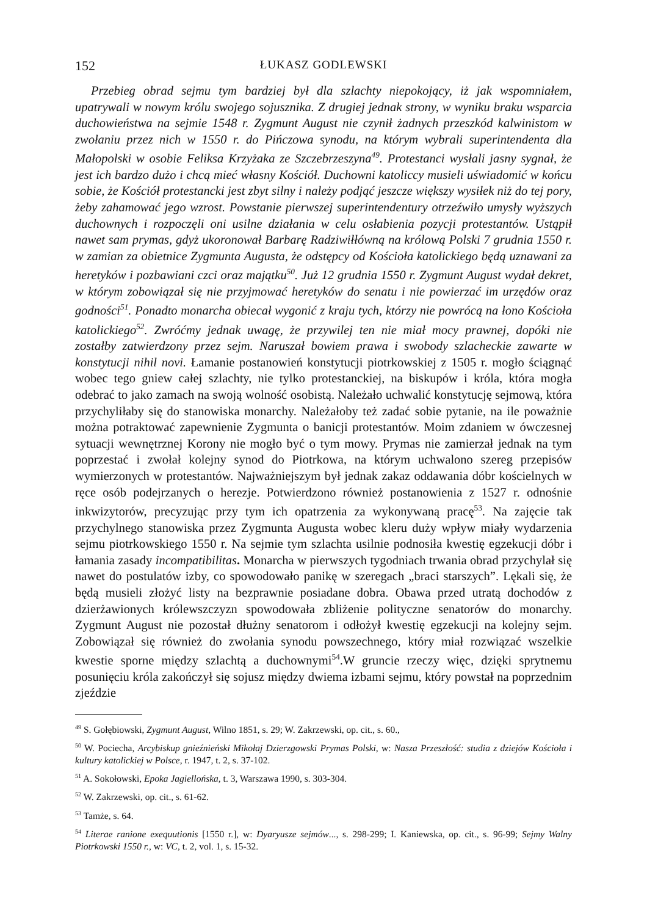152 ŁUKASZ GODLEWSKI
Przebieg obrad sejmu tym bardziej był dla szlachty niepokojący, iż jak wspomniałem, upatrywali w nowym królu swojego sojusznika. Z drugiej jednak strony, w wyniku braku wsparcia duchowieństwa na sejmie 1548 r. Zygmunt August nie czynił żadnych przeszkód kalwinistom w zwołaniu przez nich w 1550 r. do Pińczowa synodu, na którym wybrali superintendenta dla Małopolski w osobie Feliksa Krzyżaka ze Szczebrzeszyna<sup>49</sup>. Protestanci wysłali jasny sygnał, że jest ich bardzo dużo i chcą mieć własny Kościół. Duchowni katoliccy musieli uświadomić w końcu sobie, że Kościół protestancki jest zbyt silny i należy podjąć jeszcze większy wysiłek niż do tej pory, żeby zahamować jego wzrost. Powstanie pierwszej superintendentury otrzeźwiło umysły wyższych duchownych i rozpoczęli oni usilne działania w celu osłabienia pozycji protestantów. Ustąpił nawet sam prymas, gdyż ukoronował Barbarę Radziwiłłówną na królową Polski 7 grudnia 1550 r. w zamian za obietnice Zygmunta Augusta, że odstępcy od Kościoła katolickiego będą uznawani za heretyków i pozbawiani czci oraz majątku<sup>50</sup>. Już 12 grudnia 1550 r. Zygmunt August wydał dekret, w którym zobowiązał się nie przyjmować heretyków do senatu i nie powierzać im urzędów oraz godności<sup>51</sup>. Ponadto monarcha obiecał wygonić z kraju tych, którzy nie powrócą na łono Kościoła katolickiego<sup>52</sup>. Zwróćmy jednak uwagę, że przywilej ten nie miał mocy prawnej, dopóki nie zostałby zatwierdzony przez sejm. Naruszał bowiem prawa i swobody szlacheckie zawarte w konstytucji nihil novi. Łamanie postanowień konstytucji piotrkowskiej z 1505 r. mogło ściągnąć wobec tego gniew całej szlachty, nie tylko protestanckiej, na biskupów i króla, która mogła odebrać to jako zamach na swoją wolność osobistą. Należało uchwalić konstytucję sejmową, która przychyliłaby się do stanowiska monarchy. Należałoby też zadać sobie pytanie, na ile poważnie można potraktować zapewnienie Zygmunta o banicji protestantów. Moim zdaniem w ówczesnej sytuacji wewnętrznej Korony nie mogło być o tym mowy. Prymas nie zamierzał jednak na tym poprzestać i zwołał kolejny synod do Piotrkowa, na którym uchwalono szereg przepisów wymierzonych w protestantów. Najważniejszym był jednak zakaz oddawania dóbr kościelnych w ręce osób podejrzanych o herezje. Potwierdzono również postanowienia z 1527 r. odnośnie inkwizytorów, precyzując przy tym ich opatrzenia za wykonywaną pracę<sup>53</sup>. Na zajęcie tak przychylnego stanowiska przez Zygmunta Augusta wobec kleru duży wpływ miały wydarzenia sejmu piotrkowskiego 1550 r. Na sejmie tym szlachta usilnie podnosiła kwestię egzekucji dóbr i łamania zasady incompatibilitas. Monarcha w pierwszych tygodniach trwania obrad przychylał się nawet do postulatów izby, co spowodowało panikę w szeregach „braci starszych”. Lękali się, że będą musieli złożyć listy na bezprawnie posiadane dobra. Obawa przed utratą dochodów z dzierżawionych królewszczyzn spowodowała zbliżenie polityczne senatorów do monarchy. Zygmunt August nie pozostał dłużny senatorom i odłożył kwestię egzekucji na kolejny sejm. Zobowiązał się również do zwołania synodu powszechnego, który miał rozwiązać wszelkie kwestie sporne między szlachtą a duchownymi<sup>54</sup>.W gruncie rzeczy więc, dzięki sprytnemu posunięciu króla zakończył się sojusz między dwiema izbami sejmu, który powstał na poprzednim zjeździe
<sup>49</sup> S. Gołębiowski, Zygmunt August, Wilno 1851, s. 29; W. Zakrzewski, op. cit., s. 60.,
<sup>50</sup> W. Pociecha, Arcybiskup gnieźnieński Mikołaj Dzierzgowski Prymas Polski, w: Nasza Przeszłość: studia z dziejów Kościoła i kultury katolickiej w Polsce, r. 1947, t. 2, s. 37-102.
<sup>51</sup> A. Sokołowski, Epoka Jagiellońska, t. 3, Warszawa 1990, s. 303-304.
<sup>52</sup> W. Zakrzewski, op. cit., s. 61-62.
<sup>53</sup> Tamże, s. 64.
<sup>54</sup> Literae ranione exequutionis [1550 r.], w: Dyaryusze sejmów..., s. 298-299; I. Kaniewska, op. cit., s. 96-99; Sejmy Walny Piotrkowski 1550 r., w: VC, t. 2, vol. 1, s. 15-32.